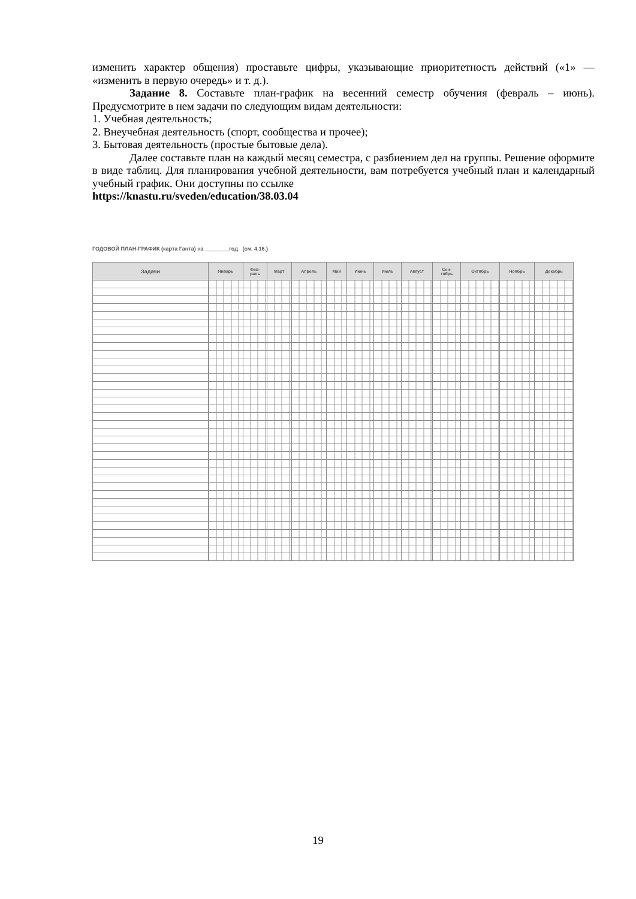изменить характер общения) проставьте цифры, указывающие приоритетность действий («1» — «изменить в первую очередь» и т. д.).
Задание 8. Составьте план-график на весенний семестр обучения (февраль – июнь). Предусмотрите в нем задачи по следующим видам деятельности:
1. Учебная деятельность;
2. Внеучебная деятельность (спорт, сообщества и прочее);
3. Бытовая деятельность (простые бытовые дела).
Далее составьте план на каждый месяц семестра, с разбиением дел на группы. Решение оформите в виде таблиц. Для планирования учебной деятельности, вам потребуется учебный план и календарный учебный график. Они доступны по ссылке
https://knastu.ru/sveden/education/38.03.04
ГОДОВОЙ ПЛАН-ГРАФИК (карта Ганта) на ________год (см. 4.16.)
| Задачи | Январь | Фев- раль | Март | Апрель | Май | Июнь | Июль | Август | Сен- тябрь | Октябрь | Ноябрь | Декабрь |
| --- | --- | --- | --- | --- | --- | --- | --- | --- | --- | --- | --- | --- |
19